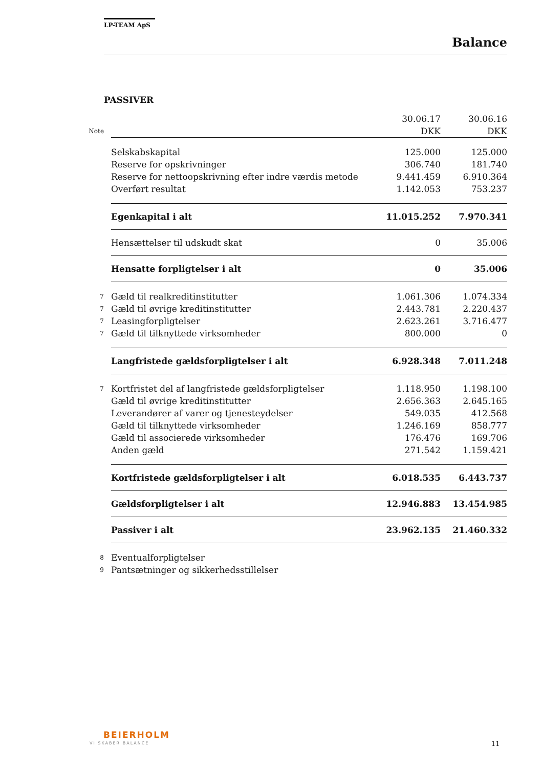LP-TEAM ApS
Balance
PASSIVER
| | | 30.06.17 | 30.06.16 |
| --- | --- | --- | --- |
| Note | | DKK | DKK |
| | Selskabskapital | 125.000 | 125.000 |
| | Reserve for opskrivninger | 306.740 | 181.740 |
| | Reserve for nettoopskrivning efter indre værdis metode | 9.441.459 | 6.910.364 |
| | Overført resultat | 1.142.053 | 753.237 |
| | Egenkapital i alt | 11.015.252 | 7.970.341 |
| | Hensættelser til udskudt skat | 0 | 35.006 |
| | Hensatte forpligtelser i alt | 0 | 35.006 |
| 7 | Gæld til realkreditinstitutter | 1.061.306 | 1.074.334 |
| 7 | Gæld til øvrige kreditinstitutter | 2.443.781 | 2.220.437 |
| 7 | Leasingforpligtelser | 2.623.261 | 3.716.477 |
| 7 | Gæld til tilknyttede virksomheder | 800.000 | 0 |
| | Langfristede gældsforpligtelser i alt | 6.928.348 | 7.011.248 |
| 7 | Kortfristet del af langfristede gældsforpligtelser | 1.118.950 | 1.198.100 |
| | Gæld til øvrige kreditinstitutter | 2.656.363 | 2.645.165 |
| | Leverandører af varer og tjenesteydelser | 549.035 | 412.568 |
| | Gæld til tilknyttede virksomheder | 1.246.169 | 858.777 |
| | Gæld til associerede virksomheder | 176.476 | 169.706 |
| | Anden gæld | 271.542 | 1.159.421 |
| | Kortfristede gældsforpligtelser i alt | 6.018.535 | 6.443.737 |
| | Gældsforpligtelser i alt | 12.946.883 | 13.454.985 |
| | Passiver i alt | 23.962.135 | 21.460.332 |
| 8 | Eventualforpligtelser | | |
| 9 | Pantsætninger og sikkerhedsstillelser | | |
BEIERHOLM
VI SKABER BALANCE 11